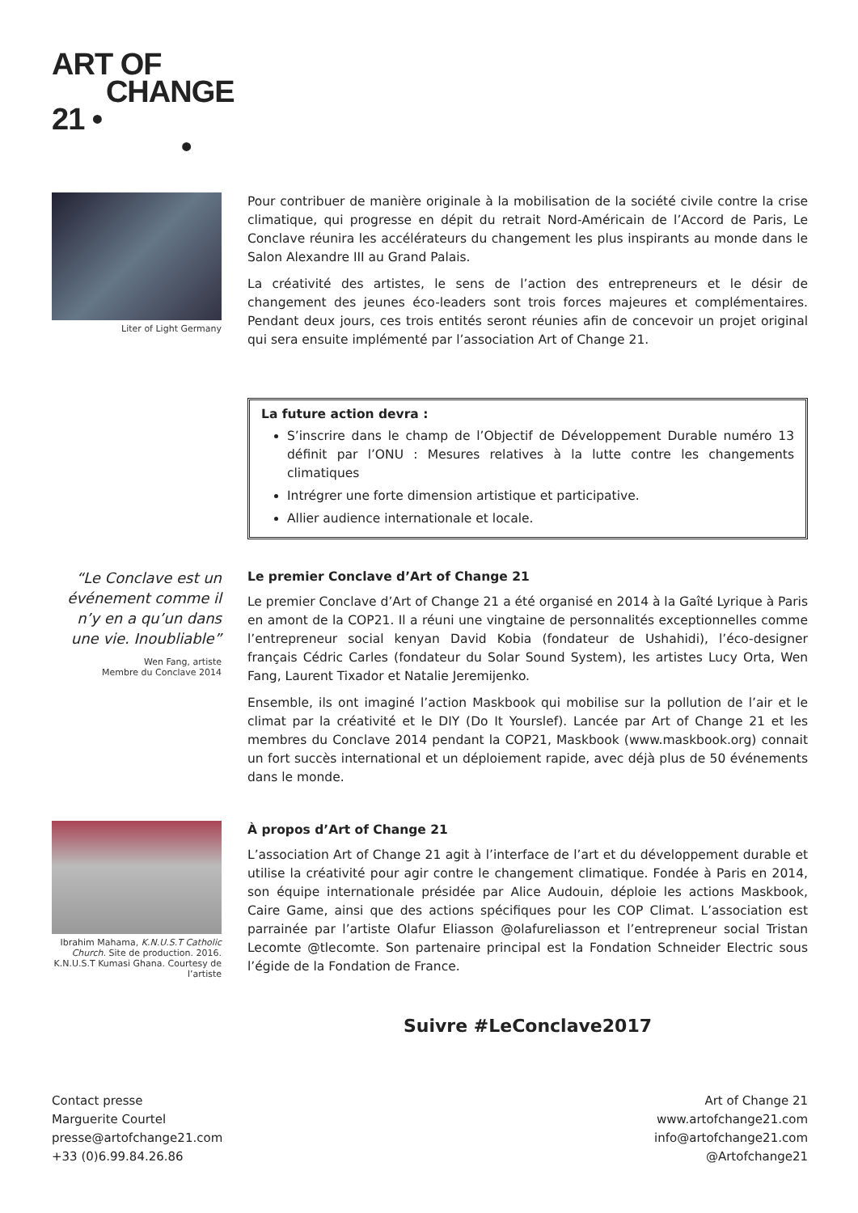ART OF
CHANGE
21 •
•
Liter of Light Germany
Pour contribuer de manière originale à la mobilisation de la société civile contre la crise climatique, qui progresse en dépit du retrait Nord-Américain de l’Accord de Paris, Le Conclave réunira les accélérateurs du changement les plus inspirants au monde dans le Salon Alexandre III au Grand Palais.
La créativité des artistes, le sens de l’action des entrepreneurs et le désir de changement des jeunes éco-leaders sont trois forces majeures et complémentaires. Pendant deux jours, ces trois entités seront réunies afin de concevoir un projet original qui sera ensuite implémenté par l’association Art of Change 21.
La future action devra :
S’inscrire dans le champ de l’Objectif de Développement Durable numéro 13 définit par l’ONU : Mesures relatives à la lutte contre les changements climatiques
Intrégrer une forte dimension artistique et participative.
Allier audience internationale et locale.
“Le Conclave est un événement comme il n’y en a qu’un dans une vie. Inoubliable”
Wen Fang, artiste
Membre du Conclave 2014
Le premier Conclave d’Art of Change 21
Le premier Conclave d’Art of Change 21 a été organisé en 2014 à la Gaîté Lyrique à Paris en amont de la COP21. Il a réuni une vingtaine de personnalités exceptionnelles comme l’entrepreneur social kenyan David Kobia (fondateur de Ushahidi), l’éco-designer français Cédric Carles (fondateur du Solar Sound System), les artistes Lucy Orta, Wen Fang, Laurent Tixador et Natalie Jeremijenko.
Ensemble, ils ont imaginé l’action Maskbook qui mobilise sur la pollution de l’air et le climat par la créativité et le DIY (Do It Yourslef). Lancée par Art of Change 21 et les membres du Conclave 2014 pendant la COP21, Maskbook (www.maskbook.org) connait un fort succès international et un déploiement rapide, avec déjà plus de 50 événements dans le monde.
Ibrahim Mahama, K.N.U.S.T Catholic Church. Site de production. 2016. K.N.U.S.T Kumasi Ghana. Courtesy de l’artiste
À propos d’Art of Change 21
L’association Art of Change 21 agit à l’interface de l’art et du développement durable et utilise la créativité pour agir contre le changement climatique. Fondée à Paris en 2014, son équipe internationale présidée par Alice Audouin, déploie les actions Maskbook, Caire Game, ainsi que des actions spécifiques pour les COP Climat. L’association est parrainée par l’artiste Olafur Eliasson @olafureliasson et l’entrepreneur social Tristan Lecomte @tlecomte. Son partenaire principal est la Fondation Schneider Electric sous l’égide de la Fondation de France.
Suivre #LeConclave2017
Contact presse
Marguerite Courtel
presse@artofchange21.com
+33 (0)6.99.84.26.86
Art of Change 21
www.artofchange21.com
info@artofchange21.com
@Artofchange21